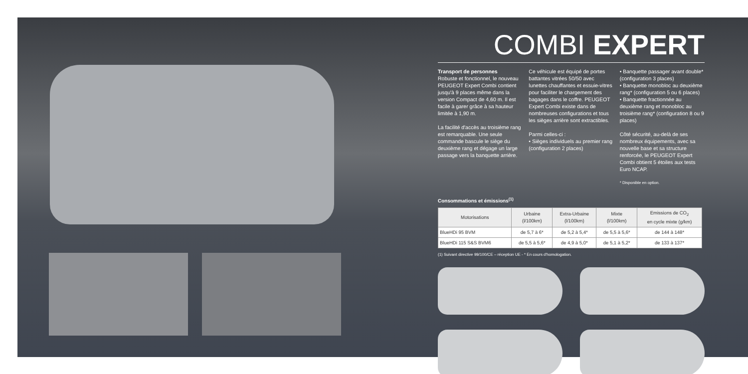COMBI EXPERT
Transport de personnes
Robuste et fonctionnel, le nouveau PEUGEOT Expert Combi contient jusqu'à 9 places même dans la version Compact de 4,60 m. Il est facile à garer grâce à sa hauteur limitée à 1,90 m.
La facilité d'accès au troisième rang est remarquable. Une seule commande bascule le siège du deuxième rang et dégage un large passage vers la banquette arrière.
Ce véhicule est équipé de portes battantes vitrées 50/50 avec lunettes chauffantes et essuie-vitres pour faciliter le chargement des bagages dans le coffre. PEUGEOT Expert Combi existe dans de nombreuses configurations et tous les sièges arrière sont extractibles.
Parmi celles-ci :
• Sièges individuels au premier rang (configuration 2 places)
• Banquette passager avant double* (configuration 3 places)
• Banquette monobloc au deuxième rang* (configuration 5 ou 6 places)
• Banquette fractionnée au deuxième rang et monobloc au troisième rang* (configuration 8 ou 9 places)
Côté sécurité, au-delà de ses nombreux équipements, avec sa nouvelle base et sa structure renforcée, le PEUGEOT Expert Combi obtient 5 étoiles aux tests Euro NCAP.
* Disponible en option.
Consommations et émissions<sup>(1)</sup>
| Motorisations | Urbaine (l/100km) | Extra-Urbaine (l/100km) | Mixte (l/100km) | Emissions de CO<sub>2</sub> en cycle mixte (g/km) |
| --- | --- | --- | --- | --- |
| BlueHDi 95 BVM | de 5,7 à 6* | de 5,2 à 5,4* | de 5,5 à 5,6* | de 144 à 148* |
| BlueHDi 115 S&S BVM6 | de 5,5 à 5,6* | de 4,9 à 5,0* | de 5,1 à 5,2* | de 133 à 137* |
(1) Suivant directive 99/100/CE – réception UE - * En cours d'homologation.